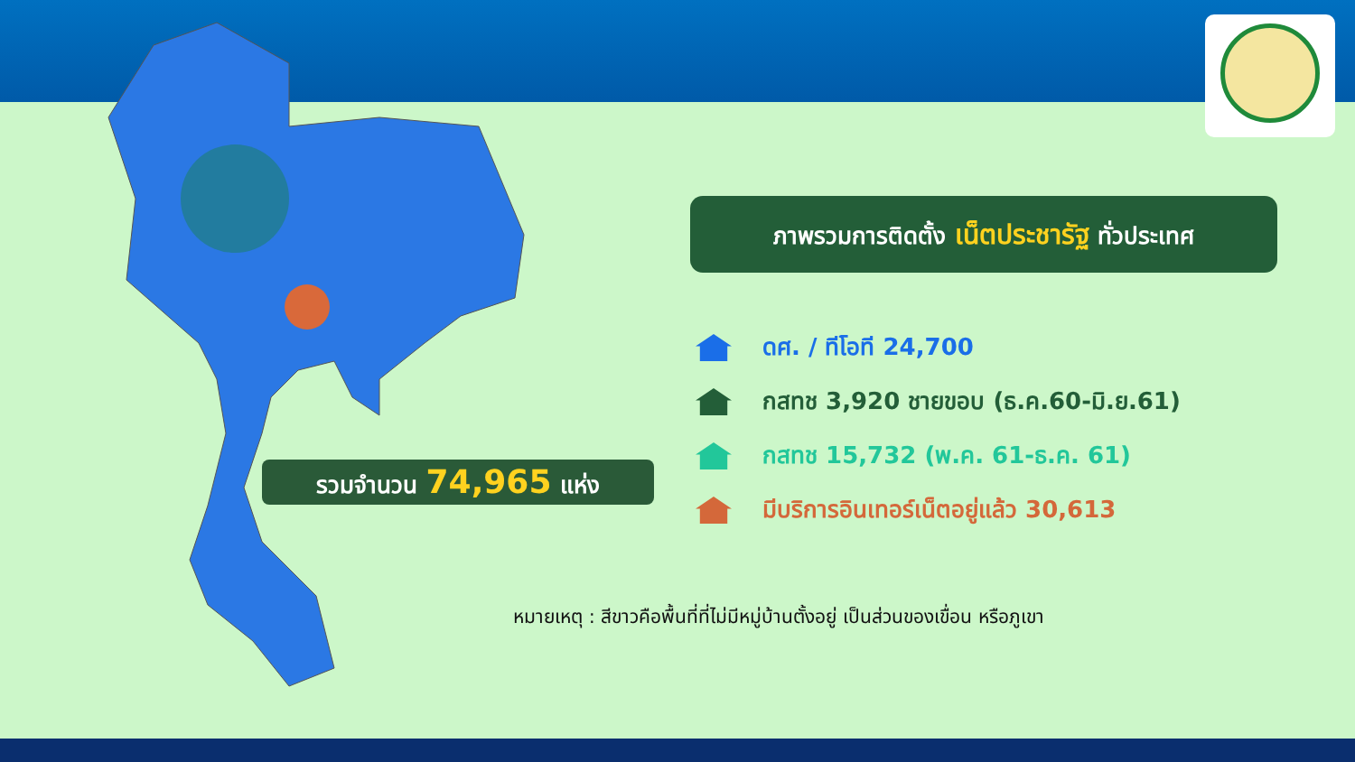ภาพรวมการติดตั้ง เน็ตประชารัฐ ทั่วประเทศ
รวมจำนวน 74,965 แห่ง
ดศ. / ทีโอที 24,700
กสทช 3,920 ชายขอบ (ธ.ค.60-มิ.ย.61)
กสทช 15,732 (พ.ค. 61-ธ.ค. 61)
มีบริการอินเทอร์เน็ตอยู่แล้ว 30,613
หมายเหตุ : สีขาวคือพื้นที่ที่ไม่มีหมู่บ้านตั้งอยู่ เป็นส่วนของเขื่อน หรือภูเขา